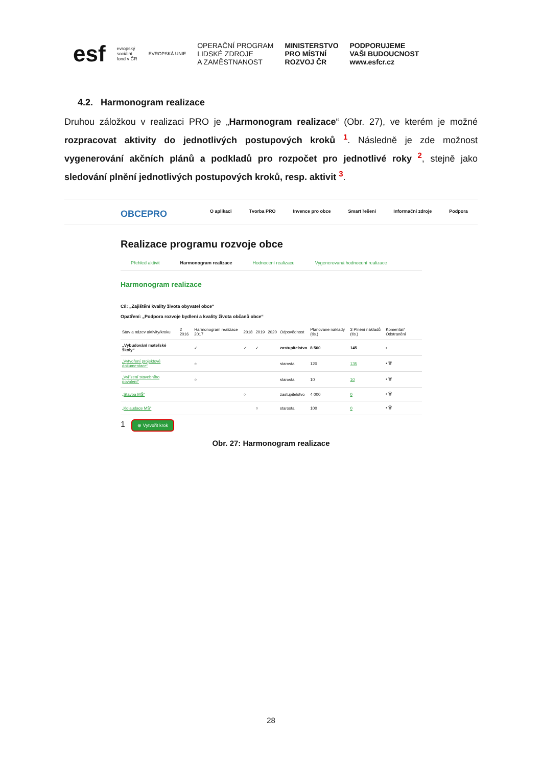esf evropský
sociální
fond v ČR EVROPSKÁ UNIE OPERAČNÍ PROGRAM
LIDSKÉ ZDROJE
A ZAMĚSTNANOST MINISTERSTVO
PRO MÍSTNÍ
ROZVOJ ČR PODPORUJEME
VAŠI BUDOUCNOST
www.esfcr.cz
4.2. Harmonogram realizace
Druhou záložkou v realizaci PRO je „Harmonogram realizace“ (Obr. 27), ve kterém je možné rozpracovat aktivity do jednotlivých postupových kroků <sup>1</sup>. Následně je zde možnost vygenerování akčních plánů a podkladů pro rozpočet pro jednotlivé roky <sup>2</sup>, stejně jako sledování plnění jednotlivých postupových kroků, resp. aktivit <sup>3</sup>.
OBCEPRO O aplikaci Tvorba PRO Invence pro obce Smart řešení Informační zdroje Podpora
Realizace programu rozvoje obce
Přehled aktivit Harmonogram realizace Hodnocení realizace Vygenerovaná hodnocení realizace
Harmonogram realizace
Cíl: „Zajištění kvality života obyvatel obce“
Opatření: „Podpora rozvoje bydlení a kvality života občanů obce“
| Stav a název aktivity/kroku | 2 2016 | Harmonogram realizace 2017 | 2018 | 2019 | 2020 | Odpovědnost | Plánované náklady (tis.) | 3 Plnění nákladů (tis.) | Komentář/ Odstranění |
| --- | --- | --- | --- | --- | --- | --- | --- | --- | --- |
| „Vybudování mateřské školy“ | | ✓ | ✓ | ✓ | | zastupitelstvo | 8 500 | 145 | ▪ |
| „Vytvoření projektové dokumentace“ | | ○ | | | | starosta | 120 | 135 | ▪ 🗑 |
| „Vyřízení stavebního povolení“ | | ○ | | | | starosta | 10 | 10 | ▪ 🗑 |
| „Stavba MŠ“ | | | ○ | | | zastupitelstvo | 4 000 | 0 | ▪ 🗑 |
| „Kolaudace MŠ“ | | | | ○ | | starosta | 100 | 0 | ▪ 🗑 |
1 ⊕ Vytvořit krok
Obr. 27: Harmonogram realizace
28